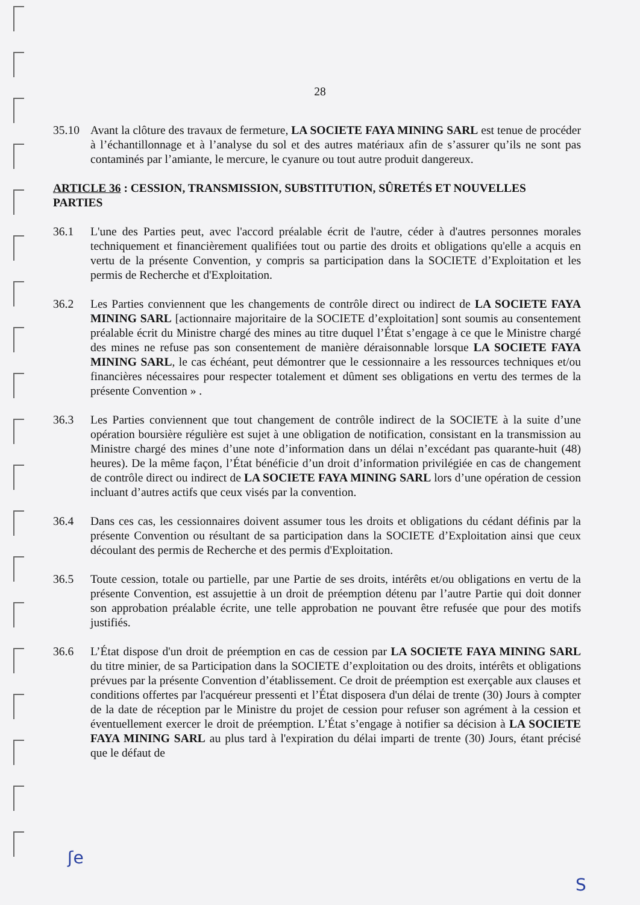28
35.10 Avant la clôture des travaux de fermeture, LA SOCIETE FAYA MINING SARL est tenue de procéder à l’échantillonnage et à l’analyse du sol et des autres matériaux afin de s’assurer qu’ils ne sont pas contaminés par l’amiante, le mercure, le cyanure ou tout autre produit dangereux.
ARTICLE 36 : CESSION, TRANSMISSION, SUBSTITUTION, SÛRETÉS ET NOUVELLES PARTIES
36.1 L'une des Parties peut, avec l'accord préalable écrit de l'autre, céder à d'autres personnes morales techniquement et financièrement qualifiées tout ou partie des droits et obligations qu'elle a acquis en vertu de la présente Convention, y compris sa participation dans la SOCIETE d’Exploitation et les permis de Recherche et d'Exploitation.
36.2 Les Parties conviennent que les changements de contrôle direct ou indirect de LA SOCIETE FAYA MINING SARL [actionnaire majoritaire de la SOCIETE d’exploitation] sont soumis au consentement préalable écrit du Ministre chargé des mines au titre duquel l’État s’engage à ce que le Ministre chargé des mines ne refuse pas son consentement de manière déraisonnable lorsque LA SOCIETE FAYA MINING SARL, le cas échéant, peut démontrer que le cessionnaire a les ressources techniques et/ou financières nécessaires pour respecter totalement et dûment ses obligations en vertu des termes de la présente Convention » .
36.3 Les Parties conviennent que tout changement de contrôle indirect de la SOCIETE à la suite d’une opération boursière régulière est sujet à une obligation de notification, consistant en la transmission au Ministre chargé des mines d’une note d’information dans un délai n’excédant pas quarante-huit (48) heures). De la même façon, l’État bénéficie d’un droit d’information privilégiée en cas de changement de contrôle direct ou indirect de LA SOCIETE FAYA MINING SARL lors d’une opération de cession incluant d’autres actifs que ceux visés par la convention.
36.4 Dans ces cas, les cessionnaires doivent assumer tous les droits et obligations du cédant définis par la présente Convention ou résultant de sa participation dans la SOCIETE d’Exploitation ainsi que ceux découlant des permis de Recherche et des permis d'Exploitation.
36.5 Toute cession, totale ou partielle, par une Partie de ses droits, intérêts et/ou obligations en vertu de la présente Convention, est assujettie à un droit de préemption détenu par l’autre Partie qui doit donner son approbation préalable écrite, une telle approbation ne pouvant être refusée que pour des motifs justifiés.
36.6 L’État dispose d'un droit de préemption en cas de cession par LA SOCIETE FAYA MINING SARL du titre minier, de sa Participation dans la SOCIETE d’exploitation ou des droits, intérêts et obligations prévues par la présente Convention d’établissement. Ce droit de préemption est exerçable aux clauses et conditions offertes par l'acquéreur pressenti et l’État disposera d'un délai de trente (30) Jours à compter de la date de réception par le Ministre du projet de cession pour refuser son agrément à la cession et éventuellement exercer le droit de préemption. L’État s’engage à notifier sa décision à LA SOCIETE FAYA MINING SARL au plus tard à l'expiration du délai imparti de trente (30) Jours, étant précisé que le défaut de
ʃe
S